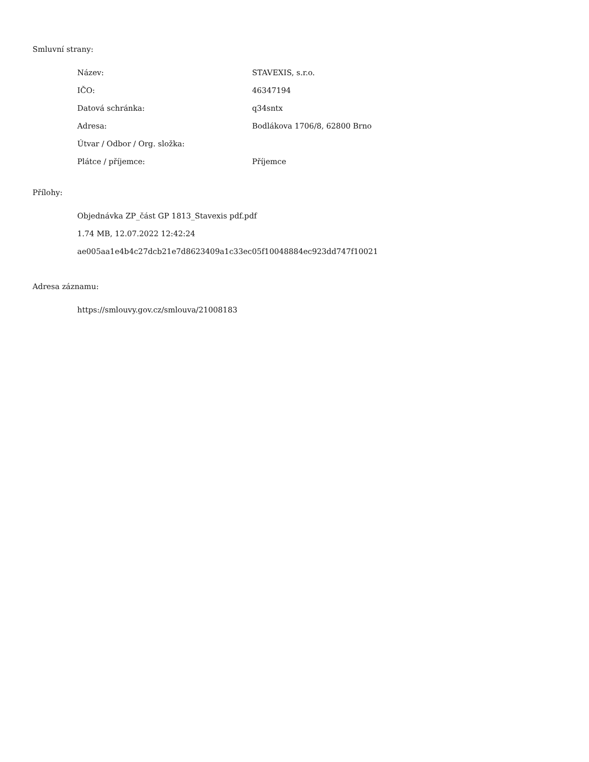Smluvní strany:
| Název: | STAVEXIS, s.r.o. |
| IČO: | 46347194 |
| Datová schránka: | q34sntx |
| Adresa: | Bodlákova 1706/8, 62800 Brno |
| Útvar / Odbor / Org. složka: | |
| Plátce / příjemce: | Příjemce |
Přílohy:
Objednávka ZP_část GP 1813_Stavexis pdf.pdf
1.74 MB, 12.07.2022 12:42:24
ae005aa1e4b4c27dcb21e7d8623409a1c33ec05f10048884ec923dd747f10021
Adresa záznamu:
https://smlouvy.gov.cz/smlouva/21008183